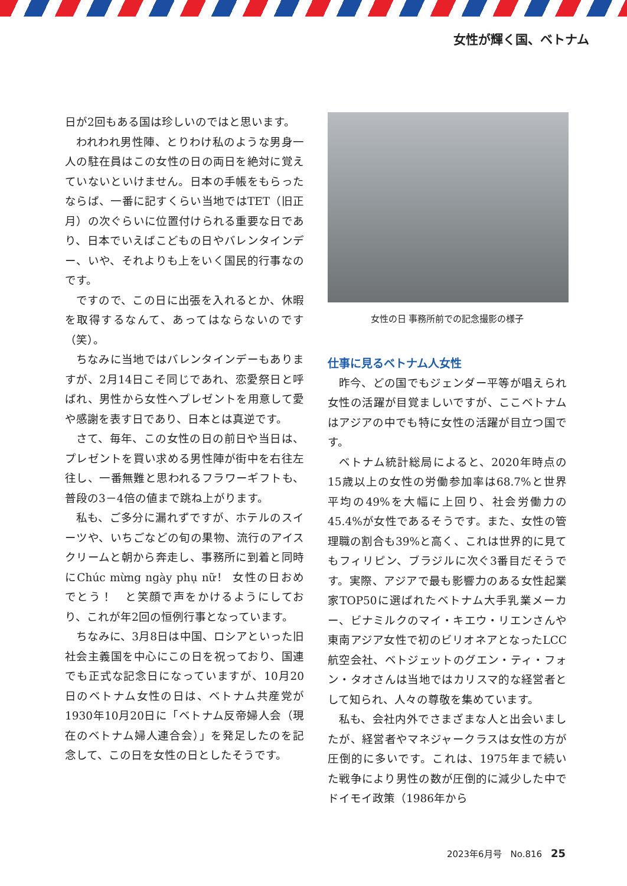女性が輝く国、ベトナム
日が2回もある国は珍しいのではと思います。
われわれ男性陣、とりわけ私のような男身一人の駐在員はこの女性の日の両日を絶対に覚えていないといけません。日本の手帳をもらったならば、一番に記すくらい当地ではTET（旧正月）の次ぐらいに位置付けられる重要な日であり、日本でいえばこどもの日やバレンタインデー、いや、それよりも上をいく国民的行事なのです。
ですので、この日に出張を入れるとか、休暇を取得するなんて、あってはならないのです（笑）。
ちなみに当地ではバレンタインデーもありますが、2月14日こそ同じであれ、恋愛祭日と呼ばれ、男性から女性へプレゼントを用意して愛や感謝を表す日であり、日本とは真逆です。
さて、毎年、この女性の日の前日や当日は、プレゼントを買い求める男性陣が街中を右往左往し、一番無難と思われるフラワーギフトも、普段の3－4倍の値まで跳ね上がります。
私も、ご多分に漏れずですが、ホテルのスイーツや、いちごなどの旬の果物、流行のアイスクリームと朝から奔走し、事務所に到着と同時にChúc mừng ngày phụ nữ！ 女性の日おめでとう！　と笑顔で声をかけるようにしており、これが年2回の恒例行事となっています。
ちなみに、3月8日は中国、ロシアといった旧社会主義国を中心にこの日を祝っており、国連でも正式な記念日になっていますが、10月20日のベトナム女性の日は、ベトナム共産党が1930年10月20日に「ベトナム反帝婦人会（現在のベトナム婦人連合会）」を発足したのを記念して、この日を女性の日としたそうです。
女性の日 事務所前での記念撮影の様子
仕事に見るベトナム人女性
昨今、どの国でもジェンダー平等が唱えられ女性の活躍が目覚ましいですが、ここベトナムはアジアの中でも特に女性の活躍が目立つ国です。
ベトナム統計総局によると、2020年時点の15歳以上の女性の労働参加率は68.7%と世界平均の49%を大幅に上回り、社会労働力の45.4%が女性であるそうです。また、女性の管理職の割合も39%と高く、これは世界的に見てもフィリピン、ブラジルに次ぐ3番目だそうです。実際、アジアで最も影響力のある女性起業家TOP50に選ばれたベトナム大手乳業メーカー、ビナミルクのマイ・キエウ・リエンさんや東南アジア女性で初のビリオネアとなったLCC航空会社、ベトジェットのグエン・ティ・フォン・タオさんは当地ではカリスマ的な経営者として知られ、人々の尊敬を集めています。
私も、会社内外でさまざまな人と出会いましたが、経営者やマネジャークラスは女性の方が圧倒的に多いです。これは、1975年まで続いた戦争により男性の数が圧倒的に減少した中でドイモイ政策（1986年から
2023年6月号　No.816 25